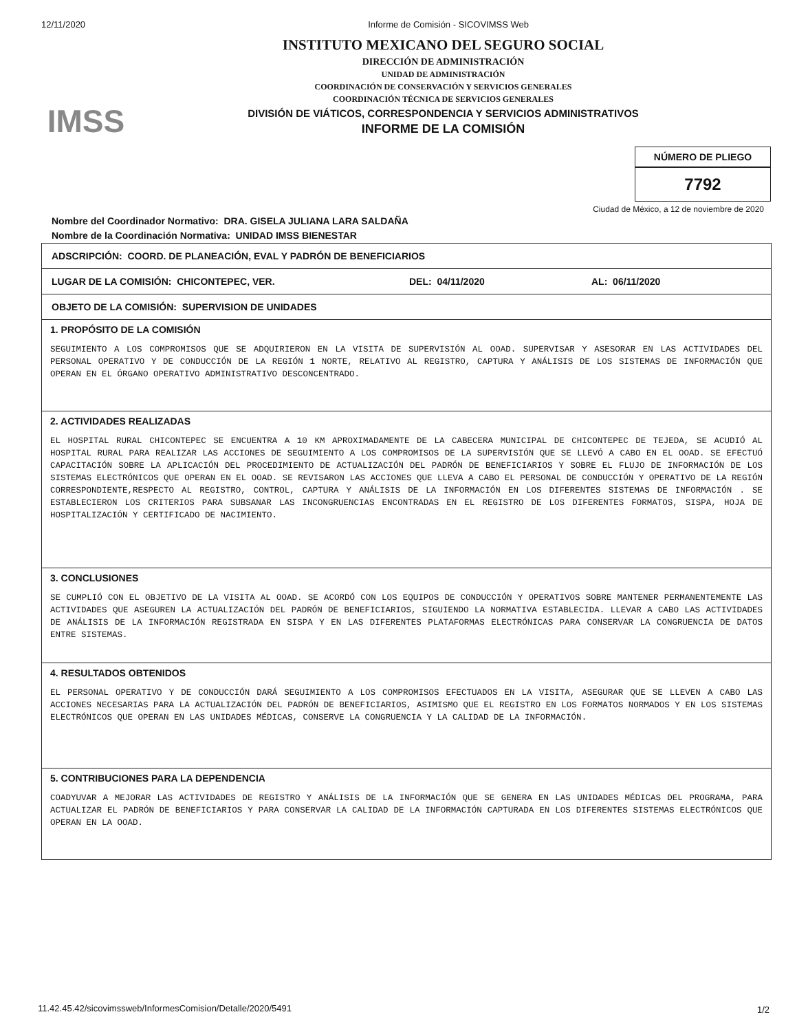12/11/2020 Informe de Comisión - SICOVIMSS Web
IMSS
INSTITUTO MEXICANO DEL SEGURO SOCIAL
DIRECCIÓN DE ADMINISTRACIÓN
UNIDAD DE ADMINISTRACIÓN
COORDINACIÓN DE CONSERVACIÓN Y SERVICIOS GENERALES
COORDINACIÓN TÉCNICA DE SERVICIOS GENERALES
DIVISIÓN DE VIÁTICOS, CORRESPONDENCIA Y SERVICIOS ADMINISTRATIVOS
INFORME DE LA COMISIÓN
NÚMERO DE PLIEGO
7792
Ciudad de México, a 12 de noviembre de 2020
Nombre del Coordinador Normativo: DRA. GISELA JULIANA LARA SALDAÑA
Nombre de la Coordinación Normativa: UNIDAD IMSS BIENESTAR
| ADSCRIPCIÓN: COORD. DE PLANEACIÓN, EVAL Y PADRÓN DE BENEFICIARIOS |
| LUGAR DE LA COMISIÓN: CHICONTEPEC, VER. DEL: 04/11/2020 AL: 06/11/2020 |
| OBJETO DE LA COMISIÓN: SUPERVISION DE UNIDADES |
| 1. PROPÓSITO DE LA COMISIÓN SEGUIMIENTO A LOS COMPROMISOS QUE SE ADQUIRIERON EN LA VISITA DE SUPERVISIÓN AL OOAD. SUPERVISAR Y ASESORAR EN LAS ACTIVIDADES DEL PERSONAL OPERATIVO Y DE CONDUCCIÓN DE LA REGIÓN 1 NORTE, RELATIVO AL REGISTRO, CAPTURA Y ANÁLISIS DE LOS SISTEMAS DE INFORMACIÓN QUE OPERAN EN EL ÓRGANO OPERATIVO ADMINISTRATIVO DESCONCENTRADO. |
| 2. ACTIVIDADES REALIZADAS EL HOSPITAL RURAL CHICONTEPEC SE ENCUENTRA A 10 KM APROXIMADAMENTE DE LA CABECERA MUNICIPAL DE CHICONTEPEC DE TEJEDA, SE ACUDIÓ AL HOSPITAL RURAL PARA REALIZAR LAS ACCIONES DE SEGUIMIENTO A LOS COMPROMISOS DE LA SUPERVISIÓN QUE SE LLEVÓ A CABO EN EL OOAD. SE EFECTUÓ CAPACITACIÓN SOBRE LA APLICACIÓN DEL PROCEDIMIENTO DE ACTUALIZACIÓN DEL PADRÓN DE BENEFICIARIOS Y SOBRE EL FLUJO DE INFORMACIÓN DE LOS SISTEMAS ELECTRÓNICOS QUE OPERAN EN EL OOAD. SE REVISARON LAS ACCIONES QUE LLEVA A CABO EL PERSONAL DE CONDUCCIÓN Y OPERATIVO DE LA REGIÓN CORRESPONDIENTE,RESPECTO AL REGISTRO, CONTROL, CAPTURA Y ANÁLISIS DE LA INFORMACIÓN EN LOS DIFERENTES SISTEMAS DE INFORMACIÓN . SE ESTABLECIERON LOS CRITERIOS PARA SUBSANAR LAS INCONGRUENCIAS ENCONTRADAS EN EL REGISTRO DE LOS DIFERENTES FORMATOS, SISPA, HOJA DE HOSPITALIZACIÓN Y CERTIFICADO DE NACIMIENTO. |
| 3. CONCLUSIONES SE CUMPLIÓ CON EL OBJETIVO DE LA VISITA AL OOAD. SE ACORDÓ CON LOS EQUIPOS DE CONDUCCIÓN Y OPERATIVOS SOBRE MANTENER PERMANENTEMENTE LAS ACTIVIDADES QUE ASEGUREN LA ACTUALIZACIÓN DEL PADRÓN DE BENEFICIARIOS, SIGUIENDO LA NORMATIVA ESTABLECIDA. LLEVAR A CABO LAS ACTIVIDADES DE ANÁLISIS DE LA INFORMACIÓN REGISTRADA EN SISPA Y EN LAS DIFERENTES PLATAFORMAS ELECTRÓNICAS PARA CONSERVAR LA CONGRUENCIA DE DATOS ENTRE SISTEMAS. |
| 4. RESULTADOS OBTENIDOS EL PERSONAL OPERATIVO Y DE CONDUCCIÓN DARÁ SEGUIMIENTO A LOS COMPROMISOS EFECTUADOS EN LA VISITA, ASEGURAR QUE SE LLEVEN A CABO LAS ACCIONES NECESARIAS PARA LA ACTUALIZACIÓN DEL PADRÓN DE BENEFICIARIOS, ASIMISMO QUE EL REGISTRO EN LOS FORMATOS NORMADOS Y EN LOS SISTEMAS ELECTRÓNICOS QUE OPERAN EN LAS UNIDADES MÉDICAS, CONSERVE LA CONGRUENCIA Y LA CALIDAD DE LA INFORMACIÓN. |
| 5. CONTRIBUCIONES PARA LA DEPENDENCIA COADYUVAR A MEJORAR LAS ACTIVIDADES DE REGISTRO Y ANÁLISIS DE LA INFORMACIÓN QUE SE GENERA EN LAS UNIDADES MÉDICAS DEL PROGRAMA, PARA ACTUALIZAR EL PADRÓN DE BENEFICIARIOS Y PARA CONSERVAR LA CALIDAD DE LA INFORMACIÓN CAPTURADA EN LOS DIFERENTES SISTEMAS ELECTRÓNICOS QUE OPERAN EN LA OOAD. |
11.42.45.42/sicovimssweb/InformesComision/Detalle/2020/5491
1/2